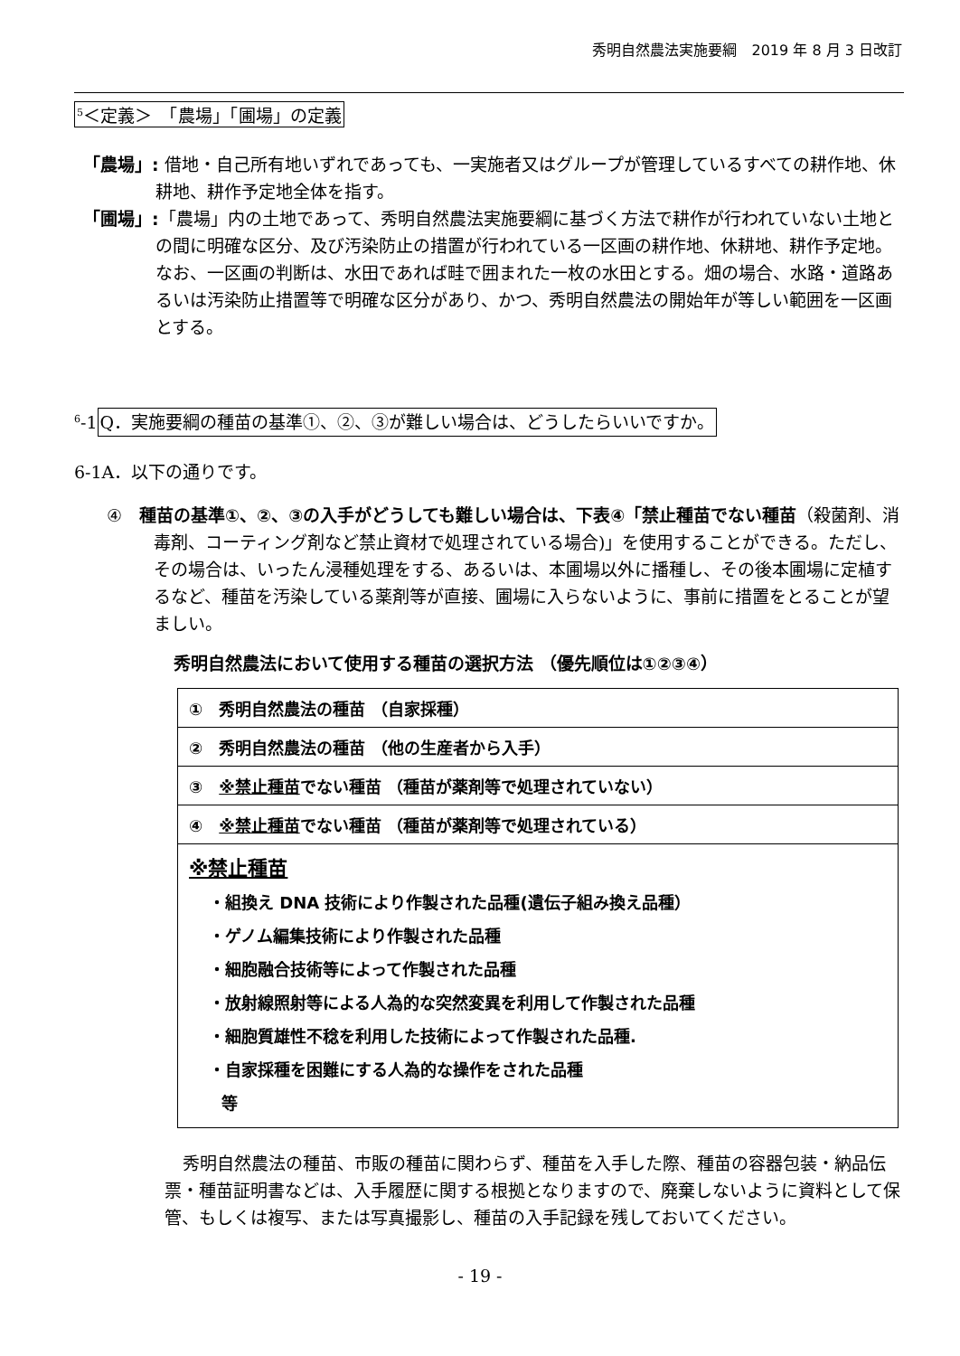秀明自然農法実施要綱　2019 年 8 月 3 日改訂
<sup>5</sup>＜定義＞　「農場」「圃場」の定義
「農場」: 借地・自己所有地いずれであっても、一実施者又はグループが管理しているすべての耕作地、休耕地、耕作予定地全体を指す。
「圃場」:「農場」内の土地であって、秀明自然農法実施要綱に基づく方法で耕作が行われていない土地との間に明確な区分、及び汚染防止の措置が行われている一区画の耕作地、休耕地、耕作予定地。なお、一区画の判断は、水田であれば畦で囲まれた一枚の水田とする。畑の場合、水路・道路あるいは汚染防止措置等で明確な区分があり、かつ、秀明自然農法の開始年が等しい範囲を一区画とする。
<sup>6</sup>-1Q．実施要綱の種苗の基準①、②、③が難しい場合は、どうしたらいいですか。
6-1A．以下の通りです。
④　種苗の基準①、②、③の入手がどうしても難しい場合は、下表④「禁止種苗でない種苗（殺菌剤、消毒剤、コーティング剤など禁止資材で処理されている場合)」を使用することができる。ただし、その場合は、いったん浸種処理をする、あるいは、本圃場以外に播種し、その後本圃場に定植するなど、種苗を汚染している薬剤等が直接、圃場に入らないように、事前に措置をとることが望ましい。
秀明自然農法において使用する種苗の選択方法 （優先順位は①②③④）
| ① 秀明自然農法の種苗 （自家採種） |
| ② 秀明自然農法の種苗 （他の生産者から入手） |
| ③ ※禁止種苗 でない種苗 （種苗が薬剤等で処理されていない） |
| ④ ※禁止種苗 でない種苗 （種苗が薬剤等で処理されている） |
| ※禁止種苗 ・組換え DNA 技術により作製された品種(遺伝子組み換え品種） ・ゲノム編集技術により作製された品種 ・細胞融合技術等によって作製された品種 ・放射線照射等による人為的な突然変異を利用して作製された品種 ・細胞質雄性不稔を利用した技術によって作製された品種. ・自家採種を困難にする人為的な操作をされた品種 等 |
秀明自然農法の種苗、市販の種苗に関わらず、種苗を入手した際、種苗の容器包装・納品伝票・種苗証明書などは、入手履歴に関する根拠となりますので、廃棄しないように資料として保管、もしくは複写、または写真撮影し、種苗の入手記録を残しておいてください。
- 19 -